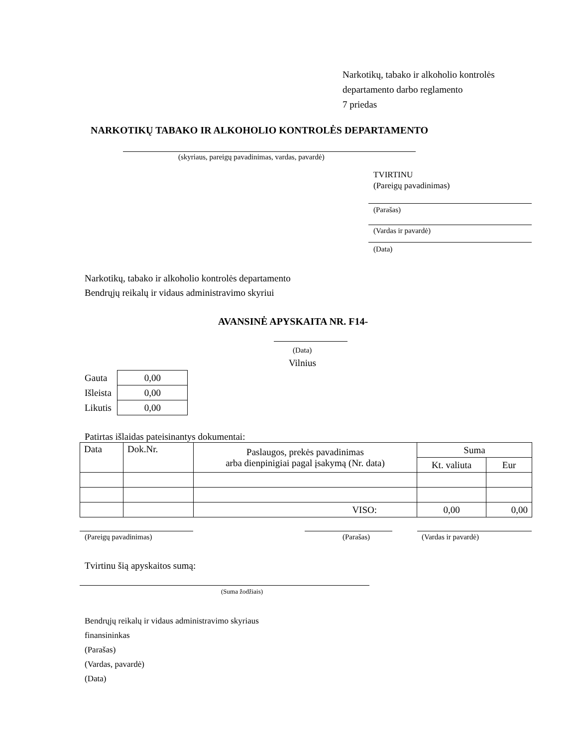Narkotikų, tabako ir alkoholio kontrolės
departamento darbo reglamento
7 priedas
NARKOTIKŲ TABAKO IR ALKOHOLIO KONTROLĖS DEPARTAMENTO
(skyriaus, pareigų pavadinimas, vardas, pavardė)
TVIRTINU
(Pareigų pavadinimas)
(Parašas)
(Vardas ir pavardė)
(Data)
Narkotikų, tabako ir alkoholio kontrolės departamento
Bendrųjų reikalų ir vidaus administravimo skyriui
AVANSINĖ APYSKAITA NR. F14-
(Data)
Vilnius
| Gauta | 0,00 |
| Išleista | 0,00 |
| Likutis | 0,00 |
Patirtas išlaidas pateisinantys dokumentai:
| Data | Dok.Nr. | Paslaugos, prekės pavadinimas arba dienpinigiai pagal įsakymą (Nr. data) | Suma | |
| | | | Kt. valiuta | Eur |
| | | VISO: | 0,00 | 0,00 |
(Pareigų pavadinimas) (Parašas) (Vardas ir pavardė)
Tvirtinu šią apyskaitos sumą:
(Suma žodžiais)
Bendrųjų reikalų ir vidaus administravimo skyriaus
finansininkas
(Parašas)
(Vardas, pavardė)
(Data)